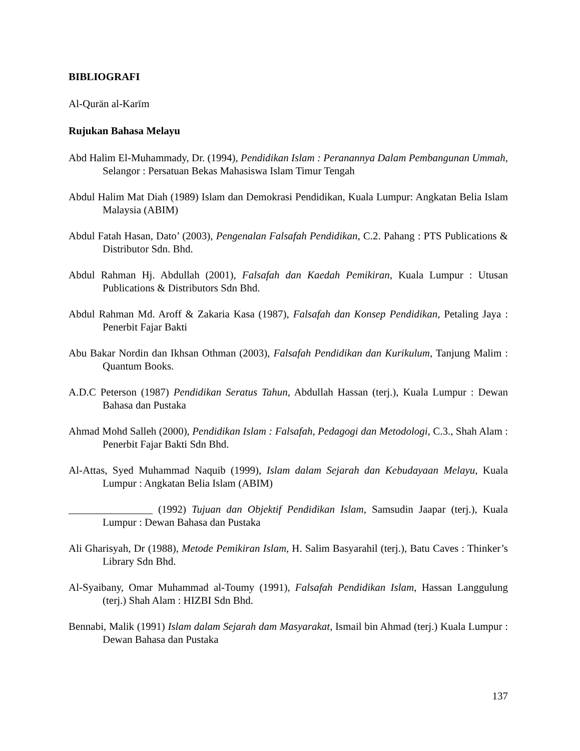BIBLIOGRAFI
Al-Qurān al-Karīm
Rujukan Bahasa Melayu
Abd Halim El-Muhammady, Dr. (1994), Pendidikan Islam : Peranannya Dalam Pembangunan Ummah, Selangor : Persatuan Bekas Mahasiswa Islam Timur Tengah
Abdul Halim Mat Diah (1989) Islam dan Demokrasi Pendidikan, Kuala Lumpur: Angkatan Belia Islam Malaysia (ABIM)
Abdul Fatah Hasan, Dato’ (2003), Pengenalan Falsafah Pendidikan, C.2. Pahang : PTS Publications & Distributor Sdn. Bhd.
Abdul Rahman Hj. Abdullah (2001), Falsafah dan Kaedah Pemikiran, Kuala Lumpur : Utusan Publications & Distributors Sdn Bhd.
Abdul Rahman Md. Aroff & Zakaria Kasa (1987), Falsafah dan Konsep Pendidikan, Petaling Jaya : Penerbit Fajar Bakti
Abu Bakar Nordin dan Ikhsan Othman (2003), Falsafah Pendidikan dan Kurikulum, Tanjung Malim : Quantum Books.
A.D.C Peterson (1987) Pendidikan Seratus Tahun, Abdullah Hassan (terj.), Kuala Lumpur : Dewan Bahasa dan Pustaka
Ahmad Mohd Salleh (2000), Pendidikan Islam : Falsafah, Pedagogi dan Metodologi, C.3., Shah Alam : Penerbit Fajar Bakti Sdn Bhd.
Al-Attas, Syed Muhammad Naquib (1999), Islam dalam Sejarah dan Kebudayaan Melayu, Kuala Lumpur : Angkatan Belia Islam (ABIM)
________________ (1992) Tujuan dan Objektif Pendidikan Islam, Samsudin Jaapar (terj.), Kuala Lumpur : Dewan Bahasa dan Pustaka
Ali Gharisyah, Dr (1988), Metode Pemikiran Islam, H. Salim Basyarahil (terj.), Batu Caves : Thinker’s Library Sdn Bhd.
Al-Syaibany, Omar Muhammad al-Toumy (1991), Falsafah Pendidikan Islam, Hassan Langgulung (terj.) Shah Alam : HIZBI Sdn Bhd.
Bennabi, Malik (1991) Islam dalam Sejarah dam Masyarakat, Ismail bin Ahmad (terj.) Kuala Lumpur : Dewan Bahasa dan Pustaka
137